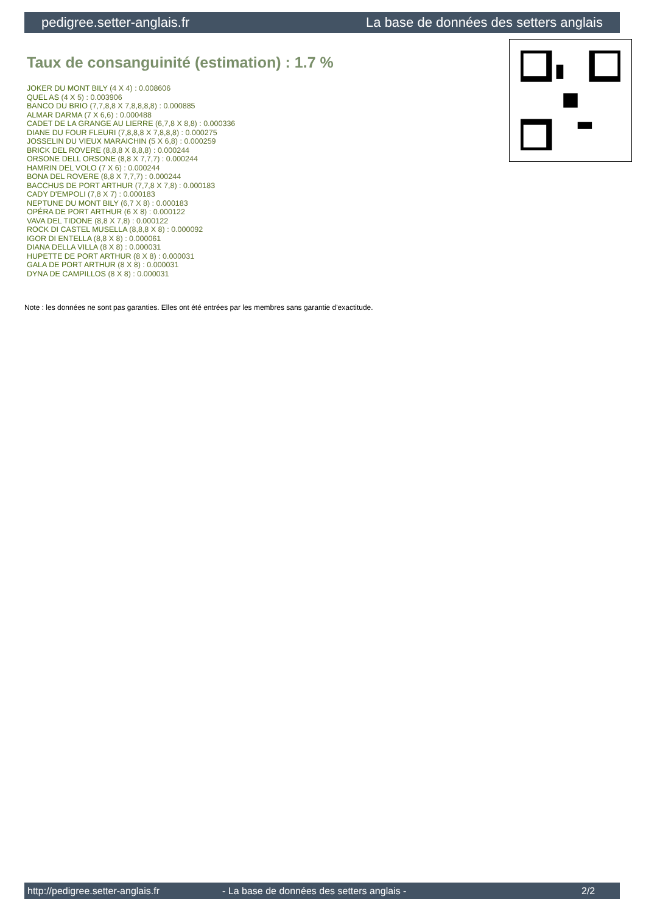pedigree.setter-anglais.fr La base de données des setters anglais
Taux de consanguinité (estimation) : 1.7 %
JOKER DU MONT BILY (4 X 4) : 0.008606
QUEL AS (4 X 5) : 0.003906
BANCO DU BRIO (7,7,8,8 X 7,8,8,8,8) : 0.000885
ALMAR DARMA (7 X 6,6) : 0.000488
CADET DE LA GRANGE AU LIERRE (6,7,8 X 8,8) : 0.000336
DIANE DU FOUR FLEURI (7,8,8,8 X 7,8,8,8) : 0.000275
JOSSELIN DU VIEUX MARAICHIN (5 X 6,8) : 0.000259
BRICK DEL ROVERE (8,8,8 X 8,8,8) : 0.000244
ORSONE DELL ORSONE (8,8 X 7,7,7) : 0.000244
HAMRIN DEL VOLO (7 X 6) : 0.000244
BONA DEL ROVERE (8,8 X 7,7,7) : 0.000244
BACCHUS DE PORT ARTHUR (7,7,8 X 7,8) : 0.000183
CADY D'EMPOLI (7,8 X 7) : 0.000183
NEPTUNE DU MONT BILY (6,7 X 8) : 0.000183
OPÉRA DE PORT ARTHUR (6 X 8) : 0.000122
VAVA DEL TIDONE (8,8 X 7,8) : 0.000122
ROCK DI CASTEL MUSELLA (8,8,8 X 8) : 0.000092
IGOR DI ENTELLA (8,8 X 8) : 0.000061
DIANA DELLA VILLA (8 X 8) : 0.000031
HUPETTE DE PORT ARTHUR (8 X 8) : 0.000031
GALA DE PORT ARTHUR (8 X 8) : 0.000031
DYNA DE CAMPILLOS (8 X 8) : 0.000031
Note : les données ne sont pas garanties. Elles ont été entrées par les membres sans garantie d'exactitude.
http://pedigree.setter-anglais.fr - La base de données des setters anglais - 2/2